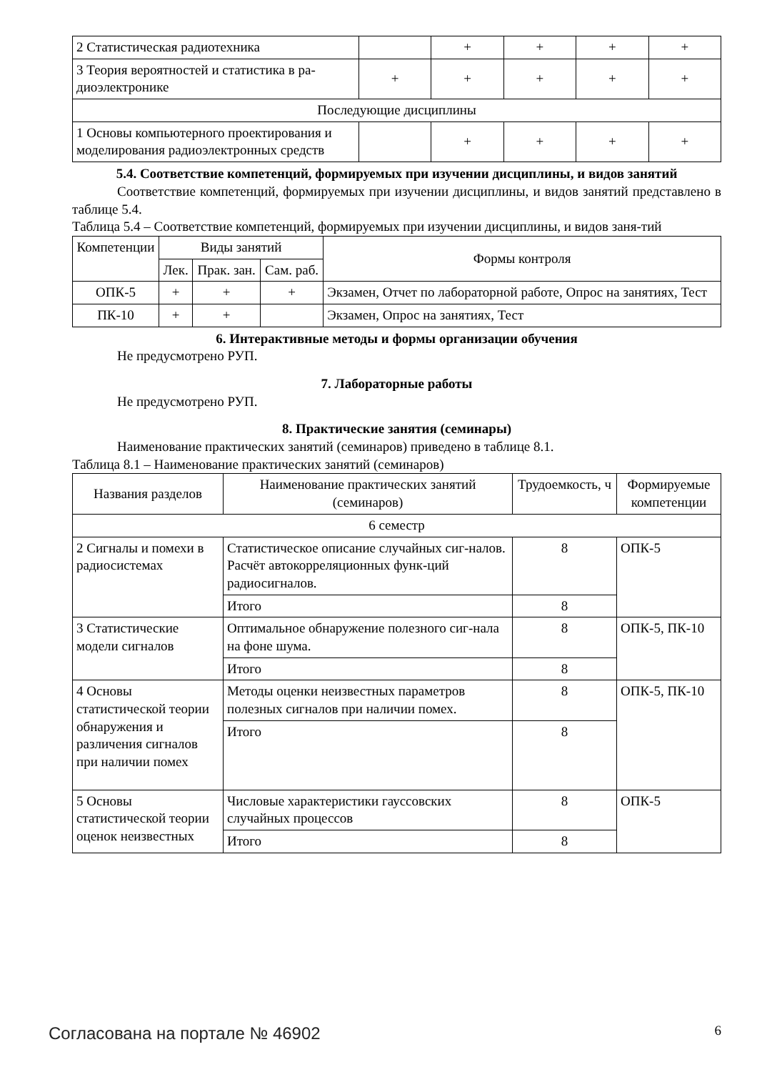| 2 Статистическая радиотехника | | + | + | + | + |
| 3 Теория вероятностей и статистика в ра-диоэлектронике | + | + | + | + | + |
| Последующие дисциплины | | | | | |
| 1 Основы компьютерного проектирования и моделирования радиоэлектронных средств | | + | + | + | + |
5.4. Соответствие компетенций, формируемых при изучении дисциплины, и видов занятий
Соответствие компетенций, формируемых при изучении дисциплины, и видов занятий представлено в таблице 5.4.
Таблица 5.4 – Соответствие компетенций, формируемых при изучении дисциплины, и видов заня-тий
| Компетенции | Виды занятий | | | Формы контроля |
| | Лек. | Прак. зан. | Сам. раб. | |
| ОПК-5 | + | + | + | Экзамен, Отчет по лабораторной работе, Опрос на занятиях, Тест |
| ПК-10 | + | + | | Экзамен, Опрос на занятиях, Тест |
6. Интерактивные методы и формы организации обучения
Не предусмотрено РУП.
7. Лабораторные работы
Не предусмотрено РУП.
8. Практические занятия (семинары)
Наименование практических занятий (семинаров) приведено в таблице 8.1.
Таблица 8.1 – Наименование практических занятий (семинаров)
| Названия разделов | Наименование практических занятий (семинаров) | Трудоемкость, ч | Формируемые компетенции |
| 6 семестр | | | |
| 2 Сигналы и помехи в радиосистемах | Статистическое описание случайных сиг-налов. Расчёт автокорреляционных функ-ций радиосигналов. | 8 | ОПК-5 |
| | Итого | 8 | |
| 3 Статистические модели сигналов | Оптимальное обнаружение полезного сиг-нала на фоне шума. | 8 | ОПК-5, ПК-10 |
| | Итого | 8 | |
| 4 Основы статистической теории обнаружения и различения сигналов при наличии помех | Методы оценки неизвестных параметров полезных сигналов при наличии помех. | 8 | ОПК-5, ПК-10 |
| | Итого | 8 | |
| 5 Основы статистической теории оценок неизвестных | Числовые характеристики гауссовских случайных процессов | 8 | ОПК-5 |
| | Итого | 8 | |
Согласована на портале № 46902 6